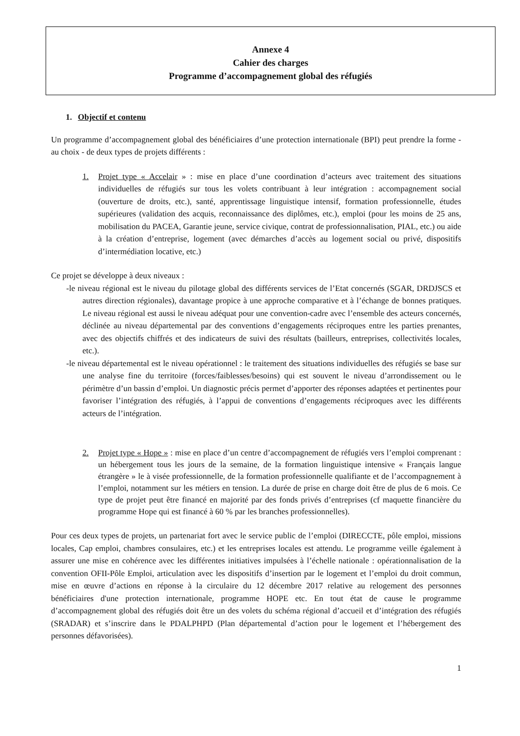Annexe 4
Cahier des charges
Programme d’accompagnement global des réfugiés
1. Objectif et contenu
Un programme d’accompagnement global des bénéficiaires d’une protection internationale (BPI) peut prendre la forme - au choix - de deux types de projets différents :
1. Projet type « Accelair » : mise en place d’une coordination d’acteurs avec traitement des situations individuelles de réfugiés sur tous les volets contribuant à leur intégration : accompagnement social (ouverture de droits, etc.), santé, apprentissage linguistique intensif, formation professionnelle, études supérieures (validation des acquis, reconnaissance des diplômes, etc.), emploi (pour les moins de 25 ans, mobilisation du PACEA, Garantie jeune, service civique, contrat de professionnalisation, PIAL, etc.) ou aide à la création d’entreprise, logement (avec démarches d’accès au logement social ou privé, dispositifs d’intermédiation locative, etc.)
Ce projet se développe à deux niveaux :
-le niveau régional est le niveau du pilotage global des différents services de l’Etat concernés (SGAR, DRDJSCS et autres direction régionales), davantage propice à une approche comparative et à l’échange de bonnes pratiques. Le niveau régional est aussi le niveau adéquat pour une convention-cadre avec l’ensemble des acteurs concernés, déclinée au niveau départemental par des conventions d’engagements réciproques entre les parties prenantes, avec des objectifs chiffrés et des indicateurs de suivi des résultats (bailleurs, entreprises, collectivités locales, etc.).
-le niveau départemental est le niveau opérationnel : le traitement des situations individuelles des réfugiés se base sur une analyse fine du territoire (forces/faiblesses/besoins) qui est souvent le niveau d’arrondissement ou le périmètre d’un bassin d’emploi. Un diagnostic précis permet d’apporter des réponses adaptées et pertinentes pour favoriser l’intégration des réfugiés, à l’appui de conventions d’engagements réciproques avec les différents acteurs de l’intégration.
2. Projet type « Hope » : mise en place d’un centre d’accompagnement de réfugiés vers l’emploi comprenant : un hébergement tous les jours de la semaine, de la formation linguistique intensive « Français langue étrangère » le à visée professionnelle, de la formation professionnelle qualifiante et de l’accompagnement à l’emploi, notamment sur les métiers en tension. La durée de prise en charge doit être de plus de 6 mois. Ce type de projet peut être financé en majorité par des fonds privés d’entreprises (cf maquette financière du programme Hope qui est financé à 60 % par les branches professionnelles).
Pour ces deux types de projets, un partenariat fort avec le service public de l’emploi (DIRECCTE, pôle emploi, missions locales, Cap emploi, chambres consulaires, etc.) et les entreprises locales est attendu. Le programme veille également à assurer une mise en cohérence avec les différentes initiatives impulsées à l’échelle nationale : opérationnalisation de la convention OFII-Pôle Emploi, articulation avec les dispositifs d’insertion par le logement et l’emploi du droit commun, mise en œuvre d’actions en réponse à la circulaire du 12 décembre 2017 relative au relogement des personnes bénéficiaires d'une protection internationale, programme HOPE etc. En tout état de cause le programme d’accompagnement global des réfugiés doit être un des volets du schéma régional d’accueil et d’intégration des réfugiés (SRADAR) et s’inscrire dans le PDALPHPD (Plan départemental d’action pour le logement et l’hébergement des personnes défavorisées).
1